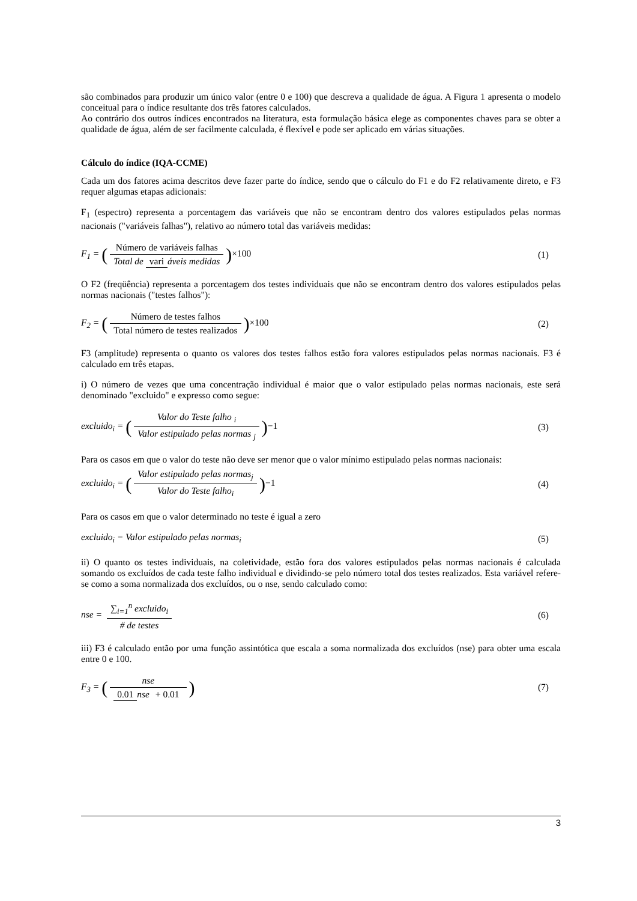são combinados para produzir um único valor (entre 0 e 100) que descreva a qualidade de água. A Figura 1 apresenta o modelo conceitual para o índice resultante dos três fatores calculados.
Ao contrário dos outros índices encontrados na literatura, esta formulação básica elege as componentes chaves para se obter a qualidade de água, além de ser facilmente calculada, é flexível e pode ser aplicado em várias situações.
Cálculo do índice (IQA-CCME)
Cada um dos fatores acima descritos deve fazer parte do índice, sendo que o cálculo do F1 e do F2 relativamente direto, e F3 requer algumas etapas adicionais:
F<sub>1</sub> (espectro) representa a porcentagem das variáveis que não se encontram dentro dos valores estipulados pelas normas nacionais ("variáveis falhas"), relativo ao número total das variáveis medidas:
F<sub>1</sub> = (Número de variáveis falhas Total de vari áveis medidas)×100
(1)
O F2 (freqüência) representa a porcentagem dos testes individuais que não se encontram dentro dos valores estipulados pelas normas nacionais ("testes falhos"):
F<sub>2</sub> = (Número de testes falhos Total número de testes realizados)×100
(2)
F3 (amplitude) representa o quanto os valores dos testes falhos estão fora valores estipulados pelas normas nacionais. F3 é calculado em três etapas.
i) O número de vezes que uma concentração individual é maior que o valor estipulado pelas normas nacionais, este será denominado "excluido" e expresso como segue:
excluido<sub>i</sub> = (Valor do Teste falho <sub>i</sub> Valor estipulado pelas normas <sub>j</sub>)−1
(3)
Para os casos em que o valor do teste não deve ser menor que o valor mínimo estipulado pelas normas nacionais:
excluido<sub>i</sub> = (Valor estipulado pelas normas<sub>j</sub> Valor do Teste falho<sub>i</sub>)−1
(4)
Para os casos em que o valor determinado no teste é igual a zero
excluido<sub>i</sub> = Valor estipulado pelas normas<sub>i</sub>
(5)
ii) O quanto os testes individuais, na coletividade, estão fora dos valores estipulados pelas normas nacionais é calculada somando os excluídos de cada teste falho individual e dividindo-se pelo número total dos testes realizados. Esta variável refere-se como a soma normalizada dos excluídos, ou o nse, sendo calculado como:
nse = ∑<sub>i=1</sub><sup>n</sup> excluido<sub>i</sub> # de testes
(6)
iii) F3 é calculado então por uma função assintótica que escala a soma normalizada dos excluídos (nse) para obter uma escala entre 0 e 100.
F<sub>3</sub> = (nse 0.01 nse + 0.01)
(7)
3